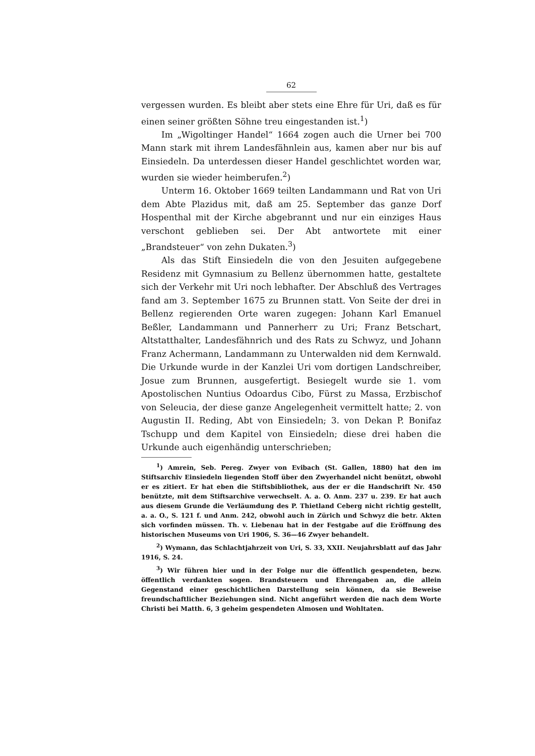62
vergessen wurden. Es bleibt aber stets eine Ehre für Uri, daß es für einen seiner größten Söhne treu eingestanden ist.<sup>1</sup>)
Im „Wigoltinger Handel“ 1664 zogen auch die Urner bei 700 Mann stark mit ihrem Landesfähnlein aus, kamen aber nur bis auf Einsiedeln. Da unterdessen dieser Handel geschlichtet worden war, wurden sie wieder heimberufen.<sup>2</sup>)
Unterm 16. Oktober 1669 teilten Landammann und Rat von Uri dem Abte Plazidus mit, daß am 25. September das ganze Dorf Hospenthal mit der Kirche abgebrannt und nur ein einziges Haus verschont geblieben sei. Der Abt antwortete mit einer „Brandsteuer“ von zehn Dukaten.<sup>3</sup>)
Als das Stift Einsiedeln die von den Jesuiten aufgegebene Residenz mit Gymnasium zu Bellenz übernommen hatte, gestaltete sich der Verkehr mit Uri noch lebhafter. Der Abschluß des Vertrages fand am 3. September 1675 zu Brunnen statt. Von Seite der drei in Bellenz regierenden Orte waren zugegen: Johann Karl Emanuel Beßler, Landammann und Pannerherr zu Uri; Franz Betschart, Altstatthalter, Landesfähnrich und des Rats zu Schwyz, und Johann Franz Achermann, Landammann zu Unterwalden nid dem Kernwald. Die Urkunde wurde in der Kanzlei Uri vom dortigen Landschreiber, Josue zum Brunnen, ausgefertigt. Besiegelt wurde sie 1. vom Apostolischen Nuntius Odoardus Cibo, Fürst zu Massa, Erzbischof von Seleucia, der diese ganze Angelegenheit vermittelt hatte; 2. von Augustin II. Reding, Abt von Einsiedeln; 3. von Dekan P. Bonifaz Tschupp und dem Kapitel von Einsiedeln; diese drei haben die Urkunde auch eigenhändig unterschrieben;
<sup>1</sup>) Amrein, Seb. Pereg. Zwyer von Evibach (St. Gallen, 1880) hat den im Stiftsarchiv Einsiedeln liegenden Stoff über den Zwyerhandel nicht benützt, obwohl er es zitiert. Er hat eben die Stiftsbibliothek, aus der er die Handschrift Nr. 450 benützte, mit dem Stiftsarchive verwechselt. A. a. O. Anm. 237 u. 239. Er hat auch aus diesem Grunde die Verläumdung des P. Thietland Ceberg nicht richtig gestellt, a. a. O., S. 121 f. und Anm. 242, obwohl auch in Zürich und Schwyz die betr. Akten sich vorfinden müssen. Th. v. Liebenau hat in der Festgabe auf die Eröffnung des historischen Museums von Uri 1906, S. 36—46 Zwyer behandelt.
<sup>2</sup>) Wymann, das Schlachtjahrzeit von Uri, S. 33, XXII. Neujahrsblatt auf das Jahr 1916, S. 24.
<sup>3</sup>) Wir führen hier und in der Folge nur die öffentlich gespendeten, bezw. öffentlich verdankten sogen. Brandsteuern und Ehrengaben an, die allein Gegenstand einer geschichtlichen Darstellung sein können, da sie Beweise freundschaftlicher Beziehungen sind. Nicht angeführt werden die nach dem Worte Christi bei Matth. 6, 3 geheim gespendeten Almosen und Wohltaten.